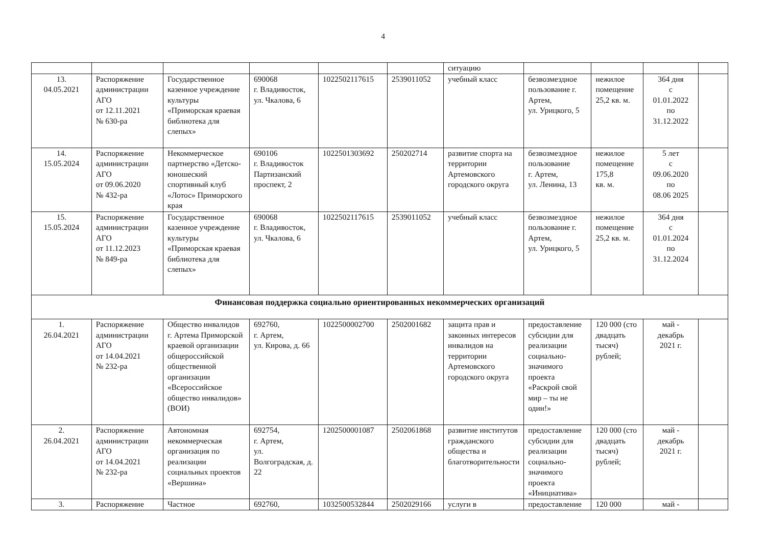4
| | | | | | | ситуацию | | | | |
| 13. 04.05.2021 | Распоряжение администрации АГО от 12.11.2021 № 630-ра | Государственное казенное учреждение культуры «Приморская краевая библиотека для слепых» | 690068 г. Владивосток, ул. Чкалова, 6 | 1022502117615 | 2539011052 | учебный класс | безвозмездное пользование г. Артем, ул. Урицкого, 5 | нежилое помещение 25,2 кв. м. | 364 дня с 01.01.2022 по 31.12.2022 | |
| 14. 15.05.2024 | Распоряжение администрации АГО от 09.06.2020 № 432-ра | Некоммерческое партнерство «Детско-юношеский спортивный клуб «Лотос» Приморского края | 690106 г. Владивосток Партизанский проспект, 2 | 1022501303692 | 250202714 | развитие спорта на территории Артемовского городского округа | безвозмездное пользование г. Артем, ул. Ленина, 13 | нежилое помещение 175,8 кв. м. | 5 лет с 09.06.2020 по 08.06 2025 | |
| 15. 15.05.2024 | Распоряжение администрации АГО от 11.12.2023 № 849-ра | Государственное казенное учреждение культуры «Приморская краевая библиотека для слепых» | 690068 г. Владивосток, ул. Чкалова, 6 | 1022502117615 | 2539011052 | учебный класс | безвозмездное пользование г. Артем, ул. Урицкого, 5 | нежилое помещение 25,2 кв. м. | 364 дня с 01.01.2024 по 31.12.2024 | |
| Финансовая поддержка социально ориентированных некоммерческих организаций | | | | | | | | | | |
| 1. 26.04.2021 | Распоряжение администрации АГО от 14.04.2021 № 232-ра | Общество инвалидов г. Артема Приморской краевой организации общероссийской общественной организации «Всероссийское общество инвалидов» (ВОИ) | 692760, г. Артем, ул. Кирова, д. 66 | 1022500002700 | 2502001682 | защита прав и законных интересов инвалидов на территории Артемовского городского округа | предоставление субсидии для реализации социально-значимого проекта «Раскрой свой мир – ты не один!» | 120 000 (сто двадцать тысяч) рублей; | май - декабрь 2021 г. | |
| 2. 26.04.2021 | Распоряжение администрации АГО от 14.04.2021 № 232-ра | Автономная некоммерческая организация по реализации социальных проектов «Вершина» | 692754, г. Артем, ул. Волгоградская, д. 22 | 1202500001087 | 2502061868 | развитие институтов гражданского общества и благотворительности | предоставление субсидии для реализации социально-значимого проекта «Инициатива» | 120 000 (сто двадцать тысяч) рублей; | май - декабрь 2021 г. | |
| 3. | Распоряжение | Частное | 692760, | 1032500532844 | 2502029166 | услуги в | предоставление | 120 000 | май - | |